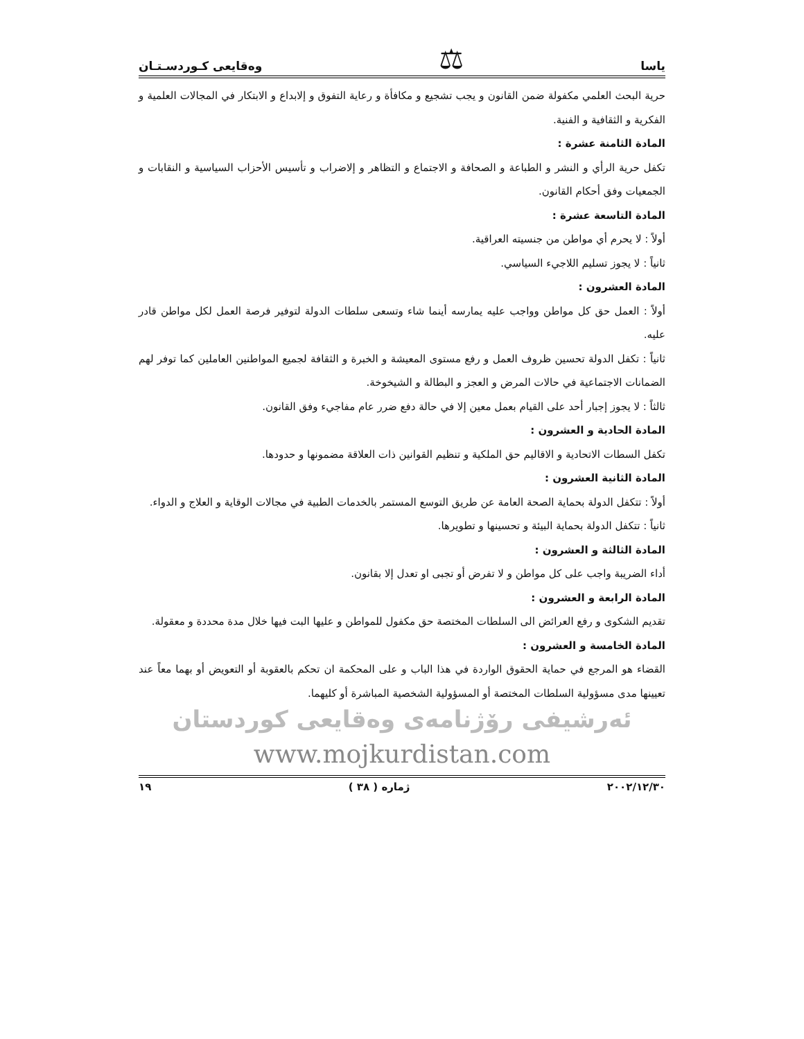ياسا ⚖ وەقایعی کـوردسـتـان
حرية البحث العلمي مكفولة ضمن القانون و يجب تشجيع و مكافأة و رعاية التفوق و إلابداع و الابتكار في المجالات العلمية و الفكرية و الثقافية و الفنية.
المادة الثامنة عشرة :
تكفل حرية الرأي و النشر و الطباعة و الصحافة و الاجتماع و التظاهر و إلاضراب و تأسيس الأحزاب السياسية و النقابات و الجمعيات وفق أحكام القانون.
المادة التاسعة عشرة :
أولاً : لا يحرم أي مواطن من جنسيته العراقية.
ثانياً : لا يجوز تسليم اللاجيء السياسي.
المادة العشرون :
أولاً : العمل حق كل مواطن وواجب عليه يمارسه أينما شاء وتسعى سلطات الدولة لتوفير فرصة العمل لكل مواطن قادر عليه.
ثانياً : تكفل الدولة تحسين ظروف العمل و رفع مستوى المعيشة و الخبرة و الثقافة لجميع المواطنين العاملين كما توفر لهم الضمانات الاجتماعية في حالات المرض و العجز و البطالة و الشيخوخة.
ثالثاً : لا يجوز إجبار أحد على القيام بعمل معين إلا في حالة دفع ضرر عام مفاجيء وفق القانون.
المادة الحادية و العشرون :
تكفل السطات الاتحادية و الاقاليم حق الملكية و تنظيم القوانين ذات العلاقة مضمونها و حدودها.
المادة الثانية العشرون :
أولاً : تتكفل الدولة بحماية الصحة العامة عن طريق التوسع المستمر بالخدمات الطبية في مجالات الوقاية و العلاج و الدواء.
ثانياً : تتكفل الدولة بحماية البيئة و تحسينها و تطويرها.
المادة الثالثة و العشرون :
أداء الضريبة واجب على كل مواطن و لا تفرض أو تجبى او تعدل إلا بقانون.
المادة الرابعة و العشرون :
تقديم الشكوى و رفع العرائض الى السلطات المختصة حق مكفول للمواطن و عليها البت فيها خلال مدة محددة و معقولة.
المادة الخامسة و العشرون :
القضاء هو المرجع في حماية الحقوق الواردة في هذا الباب و على المحكمة ان تحكم بالعقوبة أو التعويض أو بهما معاً عند تعيينها مدى مسؤولية السلطات المختصة أو المسؤولية الشخصية المباشرة أو كليهما.
ئەرشیفی رۆژنامەی وەقایعی كوردستان
www.mojkurdistan.com
٢٠٠٢/١٢/٣٠ ژمارە ( ٣٨ ) ١٩